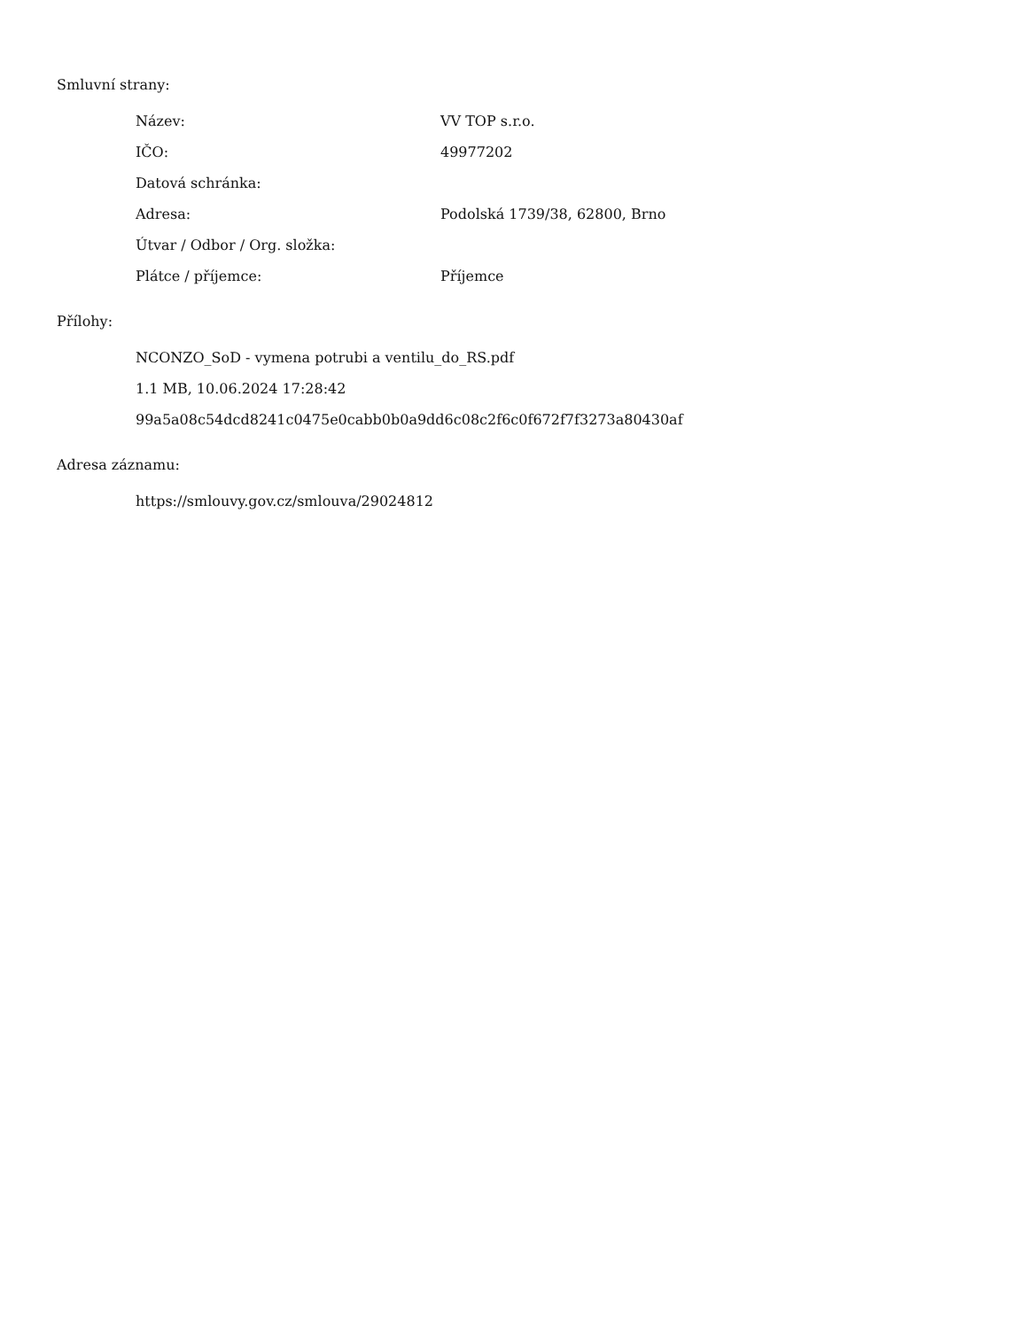Smluvní strany:
| Název: | VV TOP s.r.o. |
| IČO: | 49977202 |
| Datová schránka: | |
| Adresa: | Podolská 1739/38, 62800, Brno |
| Útvar / Odbor / Org. složka: | |
| Plátce / příjemce: | Příjemce |
Přílohy:
NCONZO_SoD - vymena potrubi a ventilu_do_RS.pdf
1.1 MB, 10.06.2024 17:28:42
99a5a08c54dcd8241c0475e0cabb0b0a9dd6c08c2f6c0f672f7f3273a80430af
Adresa záznamu:
https://smlouvy.gov.cz/smlouva/29024812